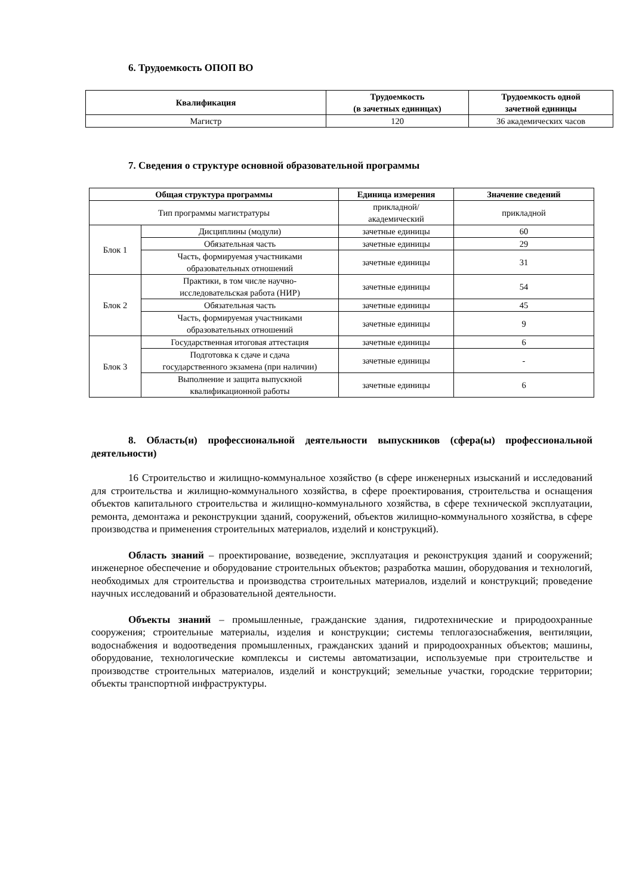6. Трудоемкость ОПОП ВО
| Квалификация | Трудоемкость (в зачетных единицах) | Трудоемкость одной зачетной единицы |
| --- | --- | --- |
| Магистр | 120 | 36 академических часов |
7. Сведения о структуре основной образовательной программы
| Общая структура программы | | Единица измерения | Значение сведений |
| --- | --- | --- | --- |
| Тип программы магистратуры | | прикладной/ академический | прикладной |
| Блок 1 | Дисциплины (модули) | зачетные единицы | 60 |
| | Обязательная часть | зачетные единицы | 29 |
| | Часть, формируемая участниками образовательных отношений | зачетные единицы | 31 |
| Блок 2 | Практики, в том числе научно- исследовательская работа (НИР) | зачетные единицы | 54 |
| | Обязательная часть | зачетные единицы | 45 |
| | Часть, формируемая участниками образовательных отношений | зачетные единицы | 9 |
| Блок 3 | Государственная итоговая аттестация | зачетные единицы | 6 |
| | Подготовка к сдаче и сдача государственного экзамена (при наличии) | зачетные единицы | - |
| | Выполнение и защита выпускной квалификационной работы | зачетные единицы | 6 |
8. Область(и) профессиональной деятельности выпускников (сфера(ы) профессиональной деятельности)
16 Строительство и жилищно-коммунальное хозяйство (в сфере инженерных изысканий и исследований для строительства и жилищно-коммунального хозяйства, в сфере проектирования, строительства и оснащения объектов капитального строительства и жилищно-коммунального хозяйства, в сфере технической эксплуатации, ремонта, демонтажа и реконструкции зданий, сооружений, объектов жилищно-коммунального хозяйства, в сфере производства и применения строительных материалов, изделий и конструкций).
Область знаний – проектирование, возведение, эксплуатация и реконструкция зданий и сооружений; инженерное обеспечение и оборудование строительных объектов; разработка машин, оборудования и технологий, необходимых для строительства и производства строительных материалов, изделий и конструкций; проведение научных исследований и образовательной деятельности.
Объекты знаний – промышленные, гражданские здания, гидротехнические и природоохранные сооружения; строительные материалы, изделия и конструкции; системы теплогазоснабжения, вентиляции, водоснабжения и водоотведения промышленных, гражданских зданий и природоохранных объектов; машины, оборудование, технологические комплексы и системы автоматизации, используемые при строительстве и производстве строительных материалов, изделий и конструкций; земельные участки, городские территории; объекты транспортной инфраструктуры.